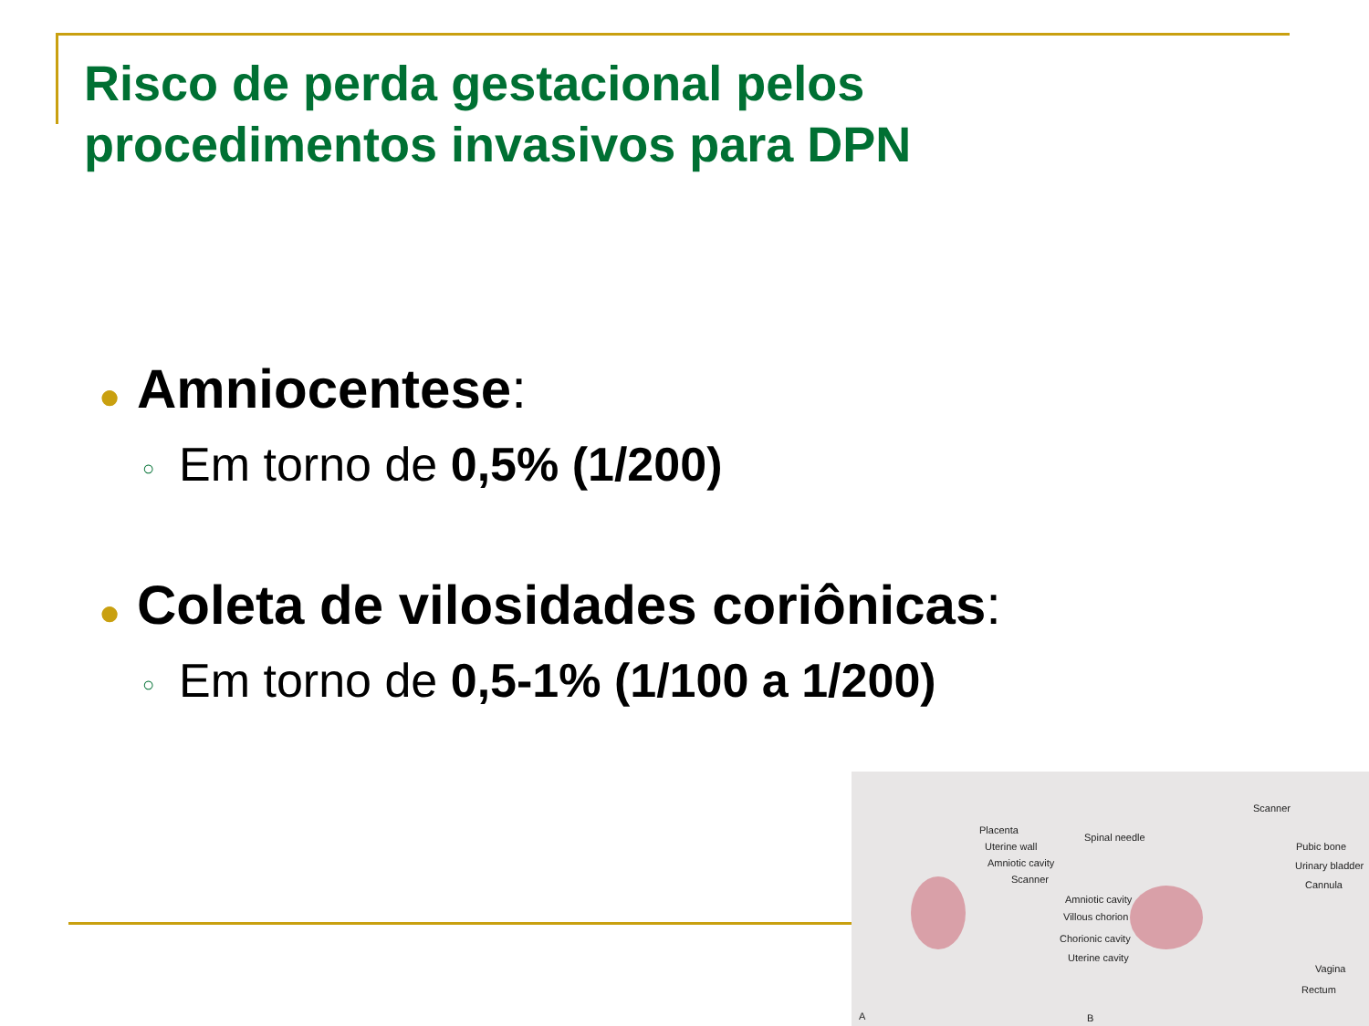Risco de perda gestacional pelos
procedimentos invasivos para DPN
● Amniocentese:
○ Em torno de 0,5% (1/200)
● Coleta de vilosidades coriônicas:
○ Em torno de 0,5-1% (1/100 a 1/200)
Placenta
Uterine wall
Amniotic cavity
Scanner
Spinal needle
Scanner
Pubic bone
Urinary bladder
Cannula
Amniotic cavity
Villous chorion
Chorionic cavity
Uterine cavity
Vagina
Rectum
A B